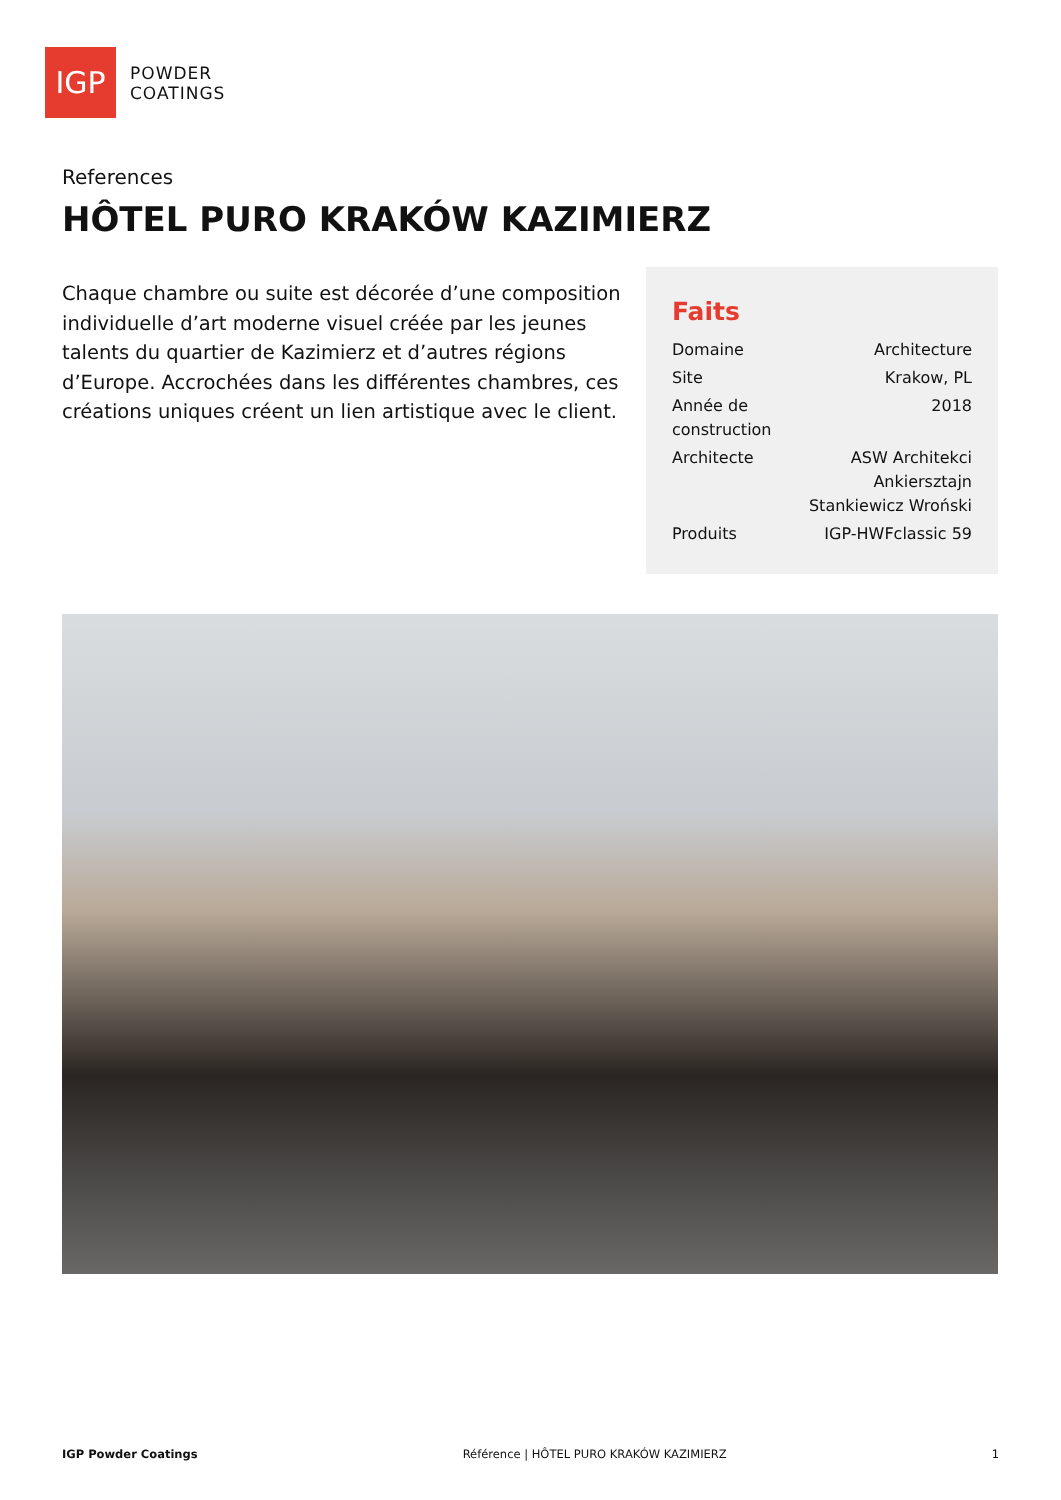IGP
POWDER
COATINGS
References
HÔTEL PURO KRAKÓW KAZIMIERZ
Chaque chambre ou suite est décorée d’une composition individuelle d’art moderne visuel créée par les jeunes talents du quartier de Kazimierz et d’autres régions d’Europe. Accrochées dans les différentes chambres, ces créations uniques créent un lien artistique avec le client.
Faits
| Domaine | Architecture |
| Site | Krakow, PL |
| Année de construction | 2018 |
| Architecte | ASW Architekci Ankiersztajn Stankiewicz Wroński |
| Produits | IGP-HWFclassic 59 |
IGP Powder Coatings Référence | HÔTEL PURO KRAKÓW KAZIMIERZ 1